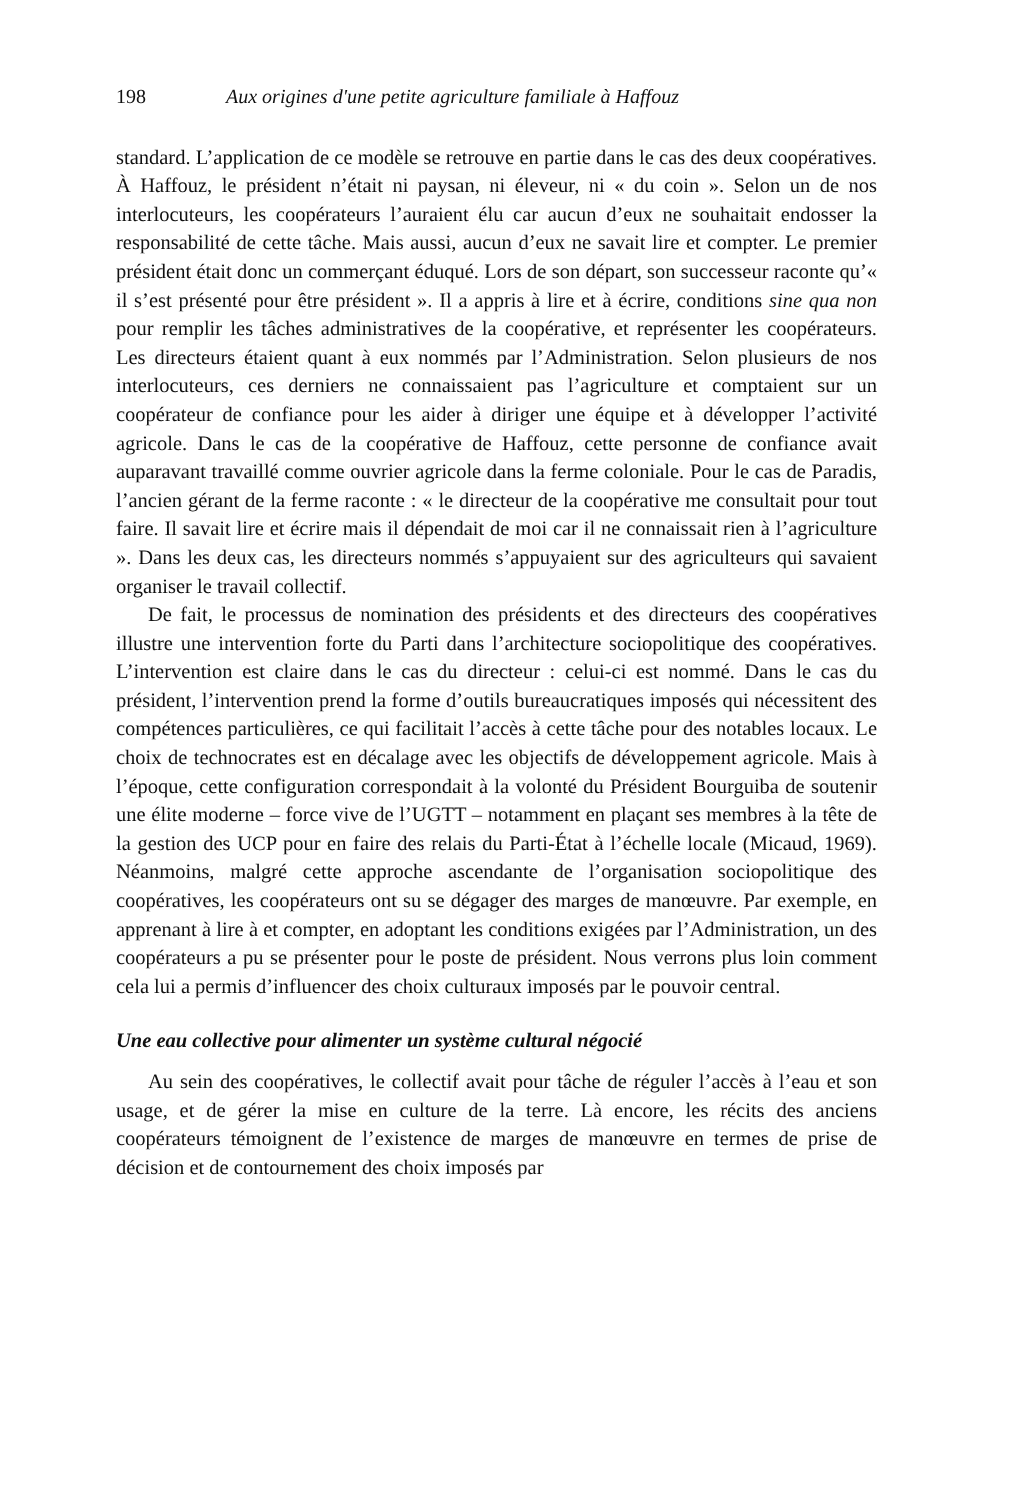198 Aux origines d'une petite agriculture familiale à Haffouz
standard. L’application de ce modèle se retrouve en partie dans le cas des deux coopératives. À Haffouz, le président n’était ni paysan, ni éleveur, ni « du coin ». Selon un de nos interlocuteurs, les coopérateurs l’auraient élu car aucun d’eux ne souhaitait endosser la responsabilité de cette tâche. Mais aussi, aucun d’eux ne savait lire et compter. Le premier président était donc un commerçant éduqué. Lors de son départ, son successeur raconte qu’« il s’est présenté pour être président ». Il a appris à lire et à écrire, conditions sine qua non pour remplir les tâches administratives de la coopérative, et représenter les coopérateurs. Les directeurs étaient quant à eux nommés par l’Administration. Selon plusieurs de nos interlocuteurs, ces derniers ne connaissaient pas l’agriculture et comptaient sur un coopérateur de confiance pour les aider à diriger une équipe et à développer l’activité agricole. Dans le cas de la coopérative de Haffouz, cette personne de confiance avait auparavant travaillé comme ouvrier agricole dans la ferme coloniale. Pour le cas de Paradis, l’ancien gérant de la ferme raconte : « le directeur de la coopérative me consultait pour tout faire. Il savait lire et écrire mais il dépendait de moi car il ne connaissait rien à l’agriculture ». Dans les deux cas, les directeurs nommés s’appuyaient sur des agriculteurs qui savaient organiser le travail collectif.
De fait, le processus de nomination des présidents et des directeurs des coopératives illustre une intervention forte du Parti dans l’architecture sociopolitique des coopératives. L’intervention est claire dans le cas du directeur : celui-ci est nommé. Dans le cas du président, l’intervention prend la forme d’outils bureaucratiques imposés qui nécessitent des compétences particulières, ce qui facilitait l’accès à cette tâche pour des notables locaux. Le choix de technocrates est en décalage avec les objectifs de développement agricole. Mais à l’époque, cette configuration correspondait à la volonté du Président Bourguiba de soutenir une élite moderne – force vive de l’UGTT – notamment en plaçant ses membres à la tête de la gestion des UCP pour en faire des relais du Parti-État à l’échelle locale (Micaud, 1969). Néanmoins, malgré cette approche ascendante de l’organisation sociopolitique des coopératives, les coopérateurs ont su se dégager des marges de manœuvre. Par exemple, en apprenant à lire à et compter, en adoptant les conditions exigées par l’Administration, un des coopérateurs a pu se présenter pour le poste de président. Nous verrons plus loin comment cela lui a permis d’influencer des choix culturaux imposés par le pouvoir central.
Une eau collective pour alimenter un système cultural négocié
Au sein des coopératives, le collectif avait pour tâche de réguler l’accès à l’eau et son usage, et de gérer la mise en culture de la terre. Là encore, les récits des anciens coopérateurs témoignent de l’existence de marges de manœuvre en termes de prise de décision et de contournement des choix imposés par